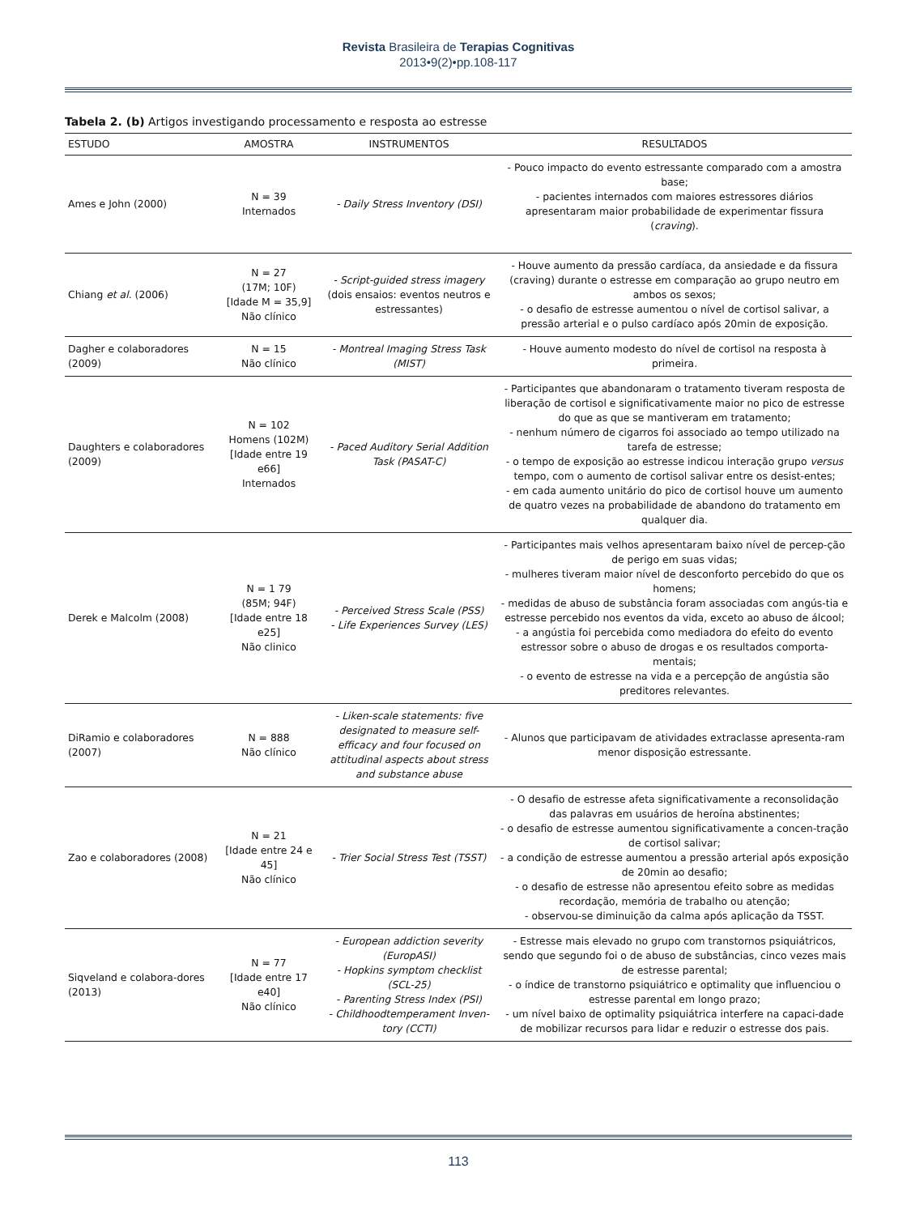Revista Brasileira de Terapias Cognitivas
2013•9(2)•pp.108-117
Tabela 2. (b) Artigos investigando processamento e resposta ao estresse
| ESTUDO | AMOSTRA | INSTRUMENTOS | RESULTADOS |
| --- | --- | --- | --- |
| Ames e John (2000) | N = 39 Internados | - Daily Stress Inventory (DSI) | - Pouco impacto do evento estressante comparado com a amostra base; - pacientes internados com maiores estressores diários apresentaram maior probabilidade de experimentar fissura ( craving ). |
| Chiang et al . (2006) | N = 27 (17M; 10F) [Idade M = 35,9] Não clínico | - Script-guided stress imagery (dois ensaios: eventos neutros e estressantes) | - Houve aumento da pressão cardíaca, da ansiedade e da fissura (craving) durante o estresse em comparação ao grupo neutro em ambos os sexos; - o desafio de estresse aumentou o nível de cortisol salivar, a pressão arterial e o pulso cardíaco após 20min de exposição. |
| Dagher e colaboradores (2009) | N = 15 Não clínico | - Montreal Imaging Stress Task (MIST) | - Houve aumento modesto do nível de cortisol na resposta à primeira. |
| Daughters e colaboradores (2009) | N = 102 Homens (102M) [Idade entre 19 e66] Internados | - Paced Auditory Serial Addition Task (PASAT-C) | - Participantes que abandonaram o tratamento tiveram resposta de liberação de cortisol e significativamente maior no pico de estresse do que as que se mantiveram em tratamento; - nenhum número de cigarros foi associado ao tempo utilizado na tarefa de estresse; - o tempo de exposição ao estresse indicou interação grupo versus tempo, com o aumento de cortisol salivar entre os desist-entes; - em cada aumento unitário do pico de cortisol houve um aumento de quatro vezes na probabilidade de abandono do tratamento em qualquer dia. |
| Derek e Malcolm (2008) | N = 1 79 (85M; 94F) [Idade entre 18 e25] Não clinico | - Perceived Stress Scale (PSS) - Life Experiences Survey (LES) | - Participantes mais velhos apresentaram baixo nível de percep-ção de perigo em suas vidas; - mulheres tiveram maior nível de desconforto percebido do que os homens; - medidas de abuso de substância foram associadas com angús-tia e estresse percebido nos eventos da vida, exceto ao abuso de álcool; - a angústia foi percebida como mediadora do efeito do evento estressor sobre o abuso de drogas e os resultados comporta-mentais; - o evento de estresse na vida e a percepção de angústia são preditores relevantes. |
| DiRamio e colaboradores (2007) | N = 888 Não clínico | - Liken-scale statements: five designated to measure self-efficacy and four focused on attitudinal aspects about stress and substance abuse | - Alunos que participavam de atividades extraclasse apresenta-ram menor disposição estressante. |
| Zao e colaboradores (2008) | N = 21 [Idade entre 24 e 45] Não clínico | - Trier Social Stress Test (TSST) | - O desafio de estresse afeta significativamente a reconsolidação das palavras em usuários de heroína abstinentes; - o desafio de estresse aumentou significativamente a concen-tração de cortisol salivar; - a condição de estresse aumentou a pressão arterial após exposição de 20min ao desafio; - o desafio de estresse não apresentou efeito sobre as medidas recordação, memória de trabalho ou atenção; - observou-se diminuição da calma após aplicação da TSST. |
| Siqveland e colabora-dores (2013) | N = 77 [Idade entre 17 e40] Não clínico | - European addiction severity (EuropASI) - Hopkins symptom checklist (SCL-25) - Parenting Stress Index (PSI) - Childhoodtemperament Inven-tory (CCTI) | - Estresse mais elevado no grupo com transtornos psiquiátricos, sendo que segundo foi o de abuso de substâncias, cinco vezes mais de estresse parental; - o índice de transtorno psiquiátrico e optimality que influenciou o estresse parental em longo prazo; - um nível baixo de optimality psiquiátrica interfere na capaci-dade de mobilizar recursos para lidar e reduzir o estresse dos pais. |
113